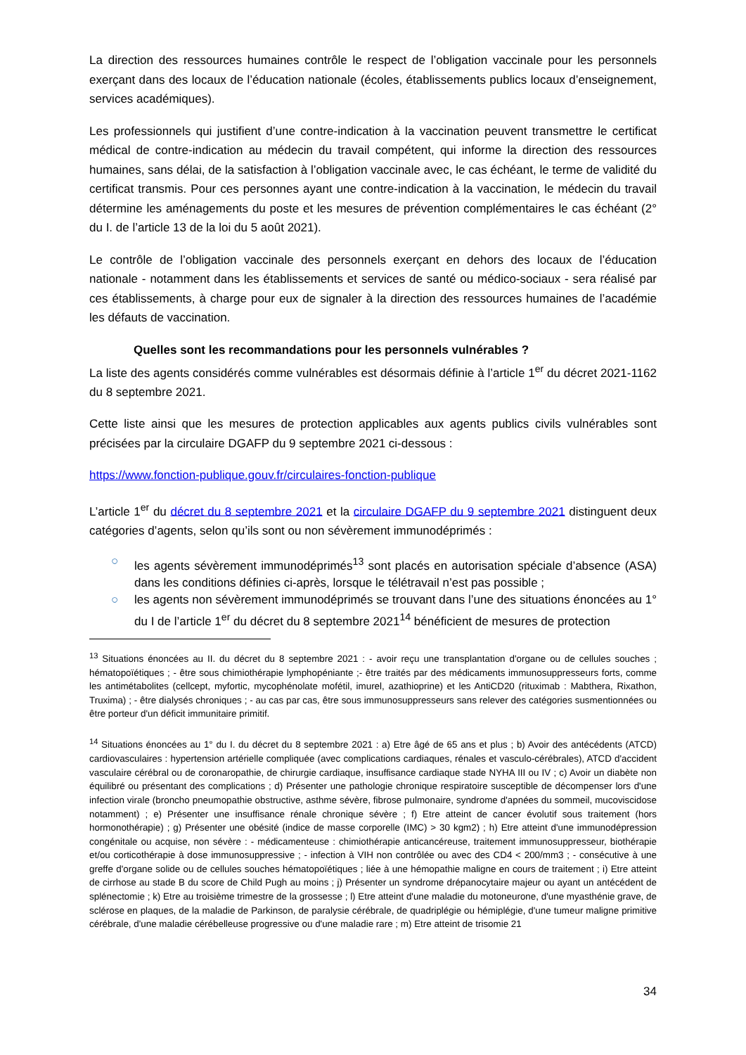La direction des ressources humaines contrôle le respect de l’obligation vaccinale pour les personnels exerçant dans des locaux de l’éducation nationale (écoles, établissements publics locaux d’enseignement, services académiques).
Les professionnels qui justifient d’une contre-indication à la vaccination peuvent transmettre le certificat médical de contre-indication au médecin du travail compétent, qui informe la direction des ressources humaines, sans délai, de la satisfaction à l’obligation vaccinale avec, le cas échéant, le terme de validité du certificat transmis. Pour ces personnes ayant une contre-indication à la vaccination, le médecin du travail détermine les aménagements du poste et les mesures de prévention complémentaires le cas échéant (2° du I. de l’article 13 de la loi du 5 août 2021).
Le contrôle de l’obligation vaccinale des personnels exerçant en dehors des locaux de l’éducation nationale - notamment dans les établissements et services de santé ou médico-sociaux - sera réalisé par ces établissements, à charge pour eux de signaler à la direction des ressources humaines de l’académie les défauts de vaccination.
Quelles sont les recommandations pour les personnels vulnérables ?
La liste des agents considérés comme vulnérables est désormais définie à l’article 1<sup>er</sup> du décret 2021-1162 du 8 septembre 2021.
Cette liste ainsi que les mesures de protection applicables aux agents publics civils vulnérables sont précisées par la circulaire DGAFP du 9 septembre 2021 ci-dessous :
https://www.fonction-publique.gouv.fr/circulaires-fonction-publique
L’article 1<sup>er</sup> du décret du 8 septembre 2021 et la circulaire DGAFP du 9 septembre 2021 distinguent deux catégories d’agents, selon qu’ils sont ou non sévèrement immunodéprimés :
○ les agents sévèrement immunodéprimés<sup>13</sup> sont placés en autorisation spéciale d’absence (ASA) dans les conditions définies ci-après, lorsque le télétravail n’est pas possible ;
○ les agents non sévèrement immunodéprimés se trouvant dans l’une des situations énoncées au 1° du I de l’article 1<sup>er</sup> du décret du 8 septembre 2021<sup>14</sup> bénéficient de mesures de protection
<sup>13</sup> Situations énoncées au II. du décret du 8 septembre 2021 : - avoir reçu une transplantation d'organe ou de cellules souches ; hématopoïétiques ; - être sous chimiothérapie lymphopéniante ;- être traités par des médicaments immunosuppresseurs forts, comme les antimétabolites (cellcept, myfortic, mycophénolate mofétil, imurel, azathioprine) et les AntiCD20 (rituximab : Mabthera, Rixathon, Truxima) ; - être dialysés chroniques ; - au cas par cas, être sous immunosuppresseurs sans relever des catégories susmentionnées ou être porteur d'un déficit immunitaire primitif.
<sup>14</sup> Situations énoncées au 1° du I. du décret du 8 septembre 2021 : a) Etre âgé de 65 ans et plus ; b) Avoir des antécédents (ATCD) cardiovasculaires : hypertension artérielle compliquée (avec complications cardiaques, rénales et vasculo-cérébrales), ATCD d'accident vasculaire cérébral ou de coronaropathie, de chirurgie cardiaque, insuffisance cardiaque stade NYHA III ou IV ; c) Avoir un diabète non équilibré ou présentant des complications ; d) Présenter une pathologie chronique respiratoire susceptible de décompenser lors d'une infection virale (broncho pneumopathie obstructive, asthme sévère, fibrose pulmonaire, syndrome d'apnées du sommeil, mucoviscidose notamment) ; e) Présenter une insuffisance rénale chronique sévère ; f) Etre atteint de cancer évolutif sous traitement (hors hormonothérapie) ; g) Présenter une obésité (indice de masse corporelle (IMC) > 30 kgm2) ; h) Etre atteint d'une immunodépression congénitale ou acquise, non sévère : - médicamenteuse : chimiothérapie anticancéreuse, traitement immunosuppresseur, biothérapie et/ou corticothérapie à dose immunosuppressive ; - infection à VIH non contrôlée ou avec des CD4 < 200/mm3 ; - consécutive à une greffe d'organe solide ou de cellules souches hématopoïétiques ; liée à une hémopathie maligne en cours de traitement ; i) Etre atteint de cirrhose au stade B du score de Child Pugh au moins ; j) Présenter un syndrome drépanocytaire majeur ou ayant un antécédent de splénectomie ; k) Etre au troisième trimestre de la grossesse ; l) Etre atteint d'une maladie du motoneurone, d'une myasthénie grave, de sclérose en plaques, de la maladie de Parkinson, de paralysie cérébrale, de quadriplégie ou hémiplégie, d'une tumeur maligne primitive cérébrale, d'une maladie cérébelleuse progressive ou d'une maladie rare ; m) Etre atteint de trisomie 21
34